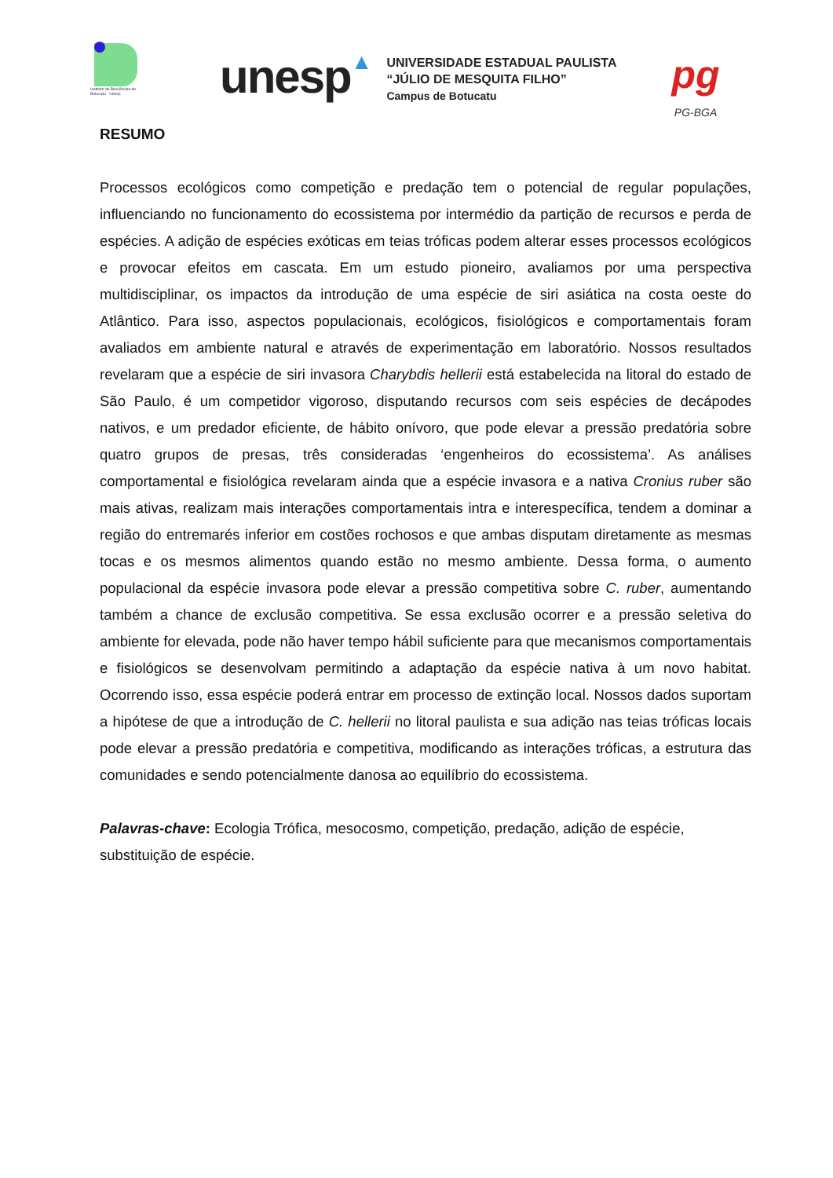Instituto de Biociências de Botucatu - Unesp
unesp▲
UNIVERSIDADE ESTADUAL PAULISTA
“JÚLIO DE MESQUITA FILHO”
Campus de Botucatu
pg
PG-BGA
RESUMO
Processos ecológicos como competição e predação tem o potencial de regular populações, influenciando no funcionamento do ecossistema por intermédio da partição de recursos e perda de espécies. A adição de espécies exóticas em teias tróficas podem alterar esses processos ecológicos e provocar efeitos em cascata. Em um estudo pioneiro, avaliamos por uma perspectiva multidisciplinar, os impactos da introdução de uma espécie de siri asiática na costa oeste do Atlântico. Para isso, aspectos populacionais, ecológicos, fisiológicos e comportamentais foram avaliados em ambiente natural e através de experimentação em laboratório. Nossos resultados revelaram que a espécie de siri invasora Charybdis hellerii está estabelecida na litoral do estado de São Paulo, é um competidor vigoroso, disputando recursos com seis espécies de decápodes nativos, e um predador eficiente, de hábito onívoro, que pode elevar a pressão predatória sobre quatro grupos de presas, três consideradas ‘engenheiros do ecossistema’. As análises comportamental e fisiológica revelaram ainda que a espécie invasora e a nativa Cronius ruber são mais ativas, realizam mais interações comportamentais intra e interespecífica, tendem a dominar a região do entremarés inferior em costões rochosos e que ambas disputam diretamente as mesmas tocas e os mesmos alimentos quando estão no mesmo ambiente. Dessa forma, o aumento populacional da espécie invasora pode elevar a pressão competitiva sobre C. ruber, aumentando também a chance de exclusão competitiva. Se essa exclusão ocorrer e a pressão seletiva do ambiente for elevada, pode não haver tempo hábil suficiente para que mecanismos comportamentais e fisiológicos se desenvolvam permitindo a adaptação da espécie nativa à um novo habitat. Ocorrendo isso, essa espécie poderá entrar em processo de extinção local. Nossos dados suportam a hipótese de que a introdução de C. hellerii no litoral paulista e sua adição nas teias tróficas locais pode elevar a pressão predatória e competitiva, modificando as interações tróficas, a estrutura das comunidades e sendo potencialmente danosa ao equilíbrio do ecossistema.
Palavras-chave: Ecologia Trófica, mesocosmo, competição, predação, adição de espécie, substituição de espécie.